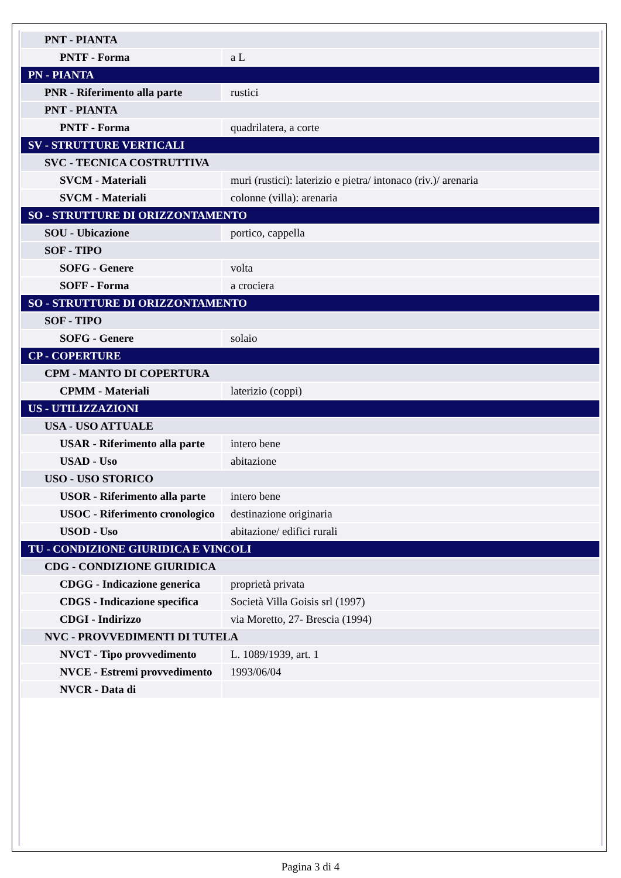| PNT - PIANTA | |
| PNTF - Forma | a L |
| PN - PIANTA | |
| PNR - Riferimento alla parte | rustici |
| PNT - PIANTA | |
| PNTF - Forma | quadrilatera, a corte |
| SV - STRUTTURE VERTICALI | |
| SVC - TECNICA COSTRUTTIVA | |
| SVCM - Materiali | muri (rustici): laterizio e pietra/ intonaco (riv.)/ arenaria |
| SVCM - Materiali | colonne (villa): arenaria |
| SO - STRUTTURE DI ORIZZONTAMENTO | |
| SOU - Ubicazione | portico, cappella |
| SOF - TIPO | |
| SOFG - Genere | volta |
| SOFF - Forma | a crociera |
| SO - STRUTTURE DI ORIZZONTAMENTO | |
| SOF - TIPO | |
| SOFG - Genere | solaio |
| CP - COPERTURE | |
| CPM - MANTO DI COPERTURA | |
| CPMM - Materiali | laterizio (coppi) |
| US - UTILIZZAZIONI | |
| USA - USO ATTUALE | |
| USAR - Riferimento alla parte | intero bene |
| USAD - Uso | abitazione |
| USO - USO STORICO | |
| USOR - Riferimento alla parte | intero bene |
| USOC - Riferimento cronologico | destinazione originaria |
| USOD - Uso | abitazione/ edifici rurali |
| TU - CONDIZIONE GIURIDICA E VINCOLI | |
| CDG - CONDIZIONE GIURIDICA | |
| CDGG - Indicazione generica | proprietà privata |
| CDGS - Indicazione specifica | Società Villa Goisis srl (1997) |
| CDGI - Indirizzo | via Moretto, 27- Brescia (1994) |
| NVC - PROVVEDIMENTI DI TUTELA | |
| NVCT - Tipo provvedimento | L. 1089/1939, art. 1 |
| NVCE - Estremi provvedimento | 1993/06/04 |
| NVCR - Data di | |
Pagina 3 di 4